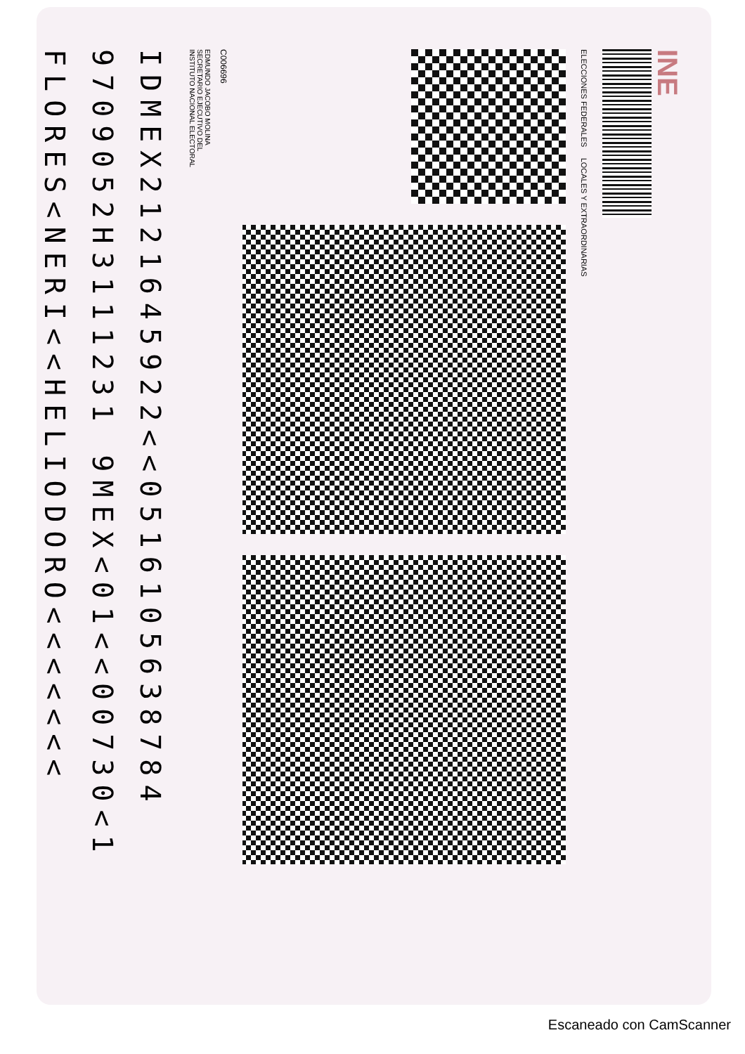INE
ELECCIONES FEDERALES LOCALES Y EXTRAORDINARIAS
C006696
EDMUNDO JACOBO MOLINA
SECRETARIO EJECUTIVO DEL
INSTITUTO NACIONAL ELECTORAL
IDMEX2121645922<<0516105638784
9709052H3111231 9MEX<01<<00730<1
FLORES<NERI<<HELIODORO<<<<<<<
Escaneado con CamScanner